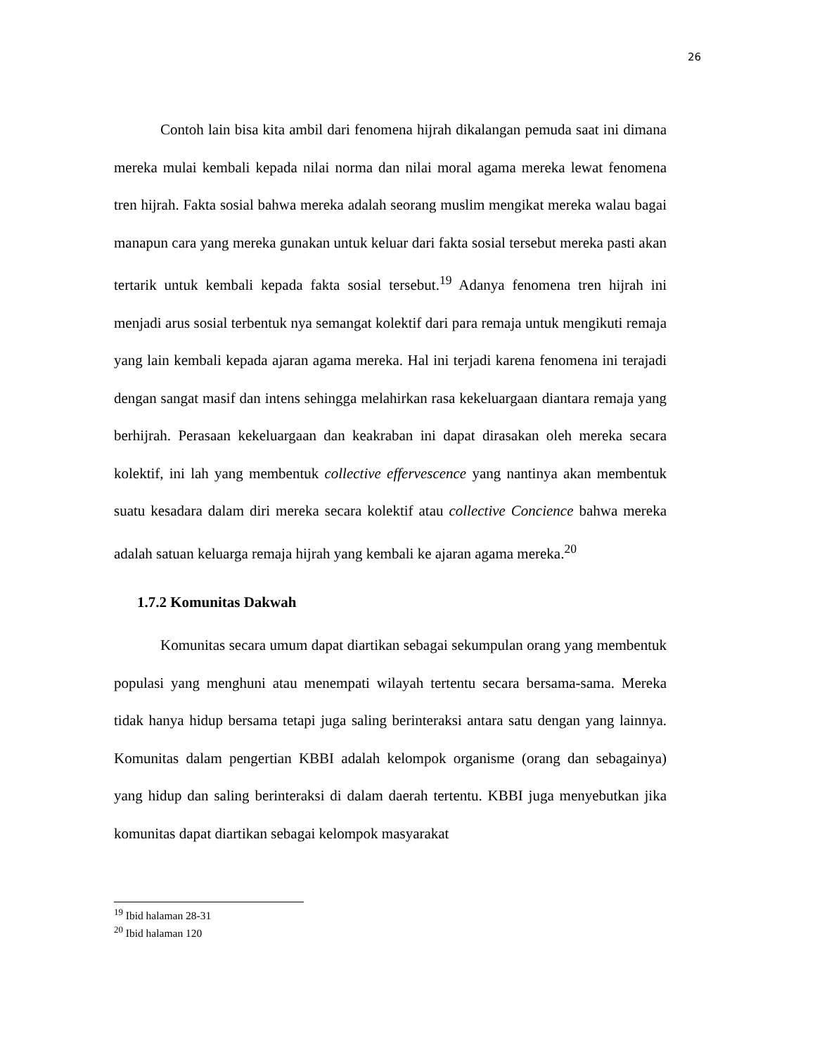26
Contoh lain bisa kita ambil dari fenomena hijrah dikalangan pemuda saat ini dimana mereka mulai kembali kepada nilai norma dan nilai moral agama mereka lewat fenomena tren hijrah. Fakta sosial bahwa mereka adalah seorang muslim mengikat mereka walau bagai manapun cara yang mereka gunakan untuk keluar dari fakta sosial tersebut mereka pasti akan tertarik untuk kembali kepada fakta sosial tersebut.<sup>19</sup> Adanya fenomena tren hijrah ini menjadi arus sosial terbentuk nya semangat kolektif dari para remaja untuk mengikuti remaja yang lain kembali kepada ajaran agama mereka. Hal ini terjadi karena fenomena ini terajadi dengan sangat masif dan intens sehingga melahirkan rasa kekeluargaan diantara remaja yang berhijrah. Perasaan kekeluargaan dan keakraban ini dapat dirasakan oleh mereka secara kolektif, ini lah yang membentuk collective effervescence yang nantinya akan membentuk suatu kesadara dalam diri mereka secara kolektif atau collective Concience bahwa mereka adalah satuan keluarga remaja hijrah yang kembali ke ajaran agama mereka.<sup>20</sup>
1.7.2 Komunitas Dakwah
Komunitas secara umum dapat diartikan sebagai sekumpulan orang yang membentuk populasi yang menghuni atau menempati wilayah tertentu secara bersama-sama. Mereka tidak hanya hidup bersama tetapi juga saling berinteraksi antara satu dengan yang lainnya. Komunitas dalam pengertian KBBI adalah kelompok organisme (orang dan sebagainya) yang hidup dan saling berinteraksi di dalam daerah tertentu. KBBI juga menyebutkan jika komunitas dapat diartikan sebagai kelompok masyarakat
<sup>19</sup> Ibid halaman 28-31
<sup>20</sup> Ibid halaman 120